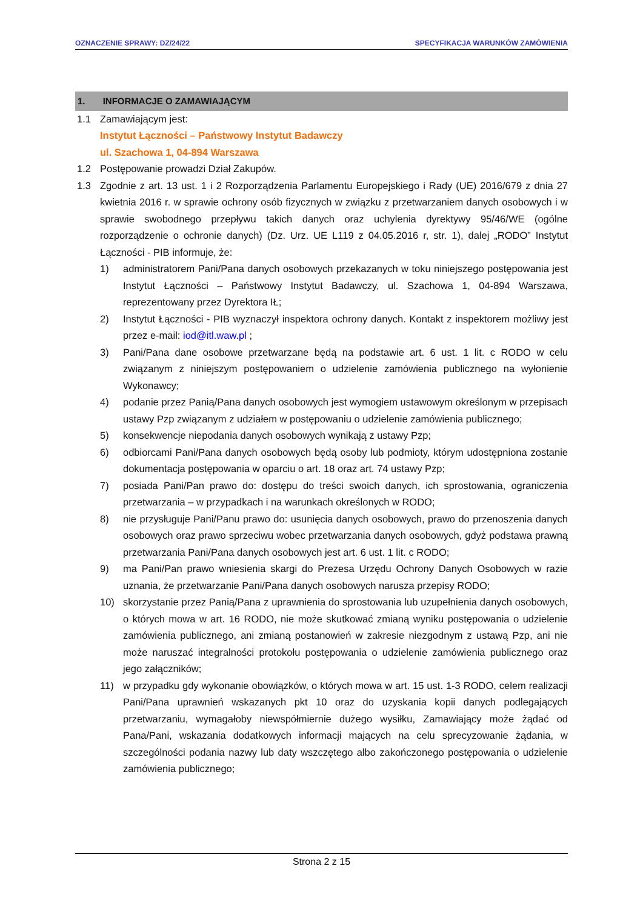OZNACZENIE SPRAWY: DZ/24/22 SPECYFIKACJA WARUNKÓW ZAMÓWIENIA
1. INFORMACJE O ZAMAWIAJĄCYM
1.1 Zamawiającym jest:
Instytut Łączności – Państwowy Instytut Badawczy
ul. Szachowa 1, 04-894 Warszawa
1.2 Postępowanie prowadzi Dział Zakupów.
1.3 Zgodnie z art. 13 ust. 1 i 2 Rozporządzenia Parlamentu Europejskiego i Rady (UE) 2016/679 z dnia 27 kwietnia 2016 r. w sprawie ochrony osób fizycznych w związku z przetwarzaniem danych osobowych i w sprawie swobodnego przepływu takich danych oraz uchylenia dyrektywy 95/46/WE (ogólne rozporządzenie o ochronie danych) (Dz. Urz. UE L119 z 04.05.2016 r, str. 1), dalej „RODO” Instytut Łączności - PIB informuje, że:
1) administratorem Pani/Pana danych osobowych przekazanych w toku niniejszego postępowania jest Instytut Łączności – Państwowy Instytut Badawczy, ul. Szachowa 1, 04-894 Warszawa, reprezentowany przez Dyrektora IŁ;
2) Instytut Łączności - PIB wyznaczył inspektora ochrony danych. Kontakt z inspektorem możliwy jest przez e-mail: iod@itl.waw.pl ;
3) Pani/Pana dane osobowe przetwarzane będą na podstawie art. 6 ust. 1 lit. c RODO w celu związanym z niniejszym postępowaniem o udzielenie zamówienia publicznego na wyłonienie Wykonawcy;
4) podanie przez Panią/Pana danych osobowych jest wymogiem ustawowym określonym w przepisach ustawy Pzp związanym z udziałem w postępowaniu o udzielenie zamówienia publicznego;
5) konsekwencje niepodania danych osobowych wynikają z ustawy Pzp;
6) odbiorcami Pani/Pana danych osobowych będą osoby lub podmioty, którym udostępniona zostanie dokumentacja postępowania w oparciu o art. 18 oraz art. 74 ustawy Pzp;
7) posiada Pani/Pan prawo do: dostępu do treści swoich danych, ich sprostowania, ograniczenia przetwarzania – w przypadkach i na warunkach określonych w RODO;
8) nie przysługuje Pani/Panu prawo do: usunięcia danych osobowych, prawo do przenoszenia danych osobowych oraz prawo sprzeciwu wobec przetwarzania danych osobowych, gdyż podstawa prawną przetwarzania Pani/Pana danych osobowych jest art. 6 ust. 1 lit. c RODO;
9) ma Pani/Pan prawo wniesienia skargi do Prezesa Urzędu Ochrony Danych Osobowych w razie uznania, że przetwarzanie Pani/Pana danych osobowych narusza przepisy RODO;
10) skorzystanie przez Panią/Pana z uprawnienia do sprostowania lub uzupełnienia danych osobowych, o których mowa w art. 16 RODO, nie może skutkować zmianą wyniku postępowania o udzielenie zamówienia publicznego, ani zmianą postanowień w zakresie niezgodnym z ustawą Pzp, ani nie może naruszać integralności protokołu postępowania o udzielenie zamówienia publicznego oraz jego załączników;
11) w przypadku gdy wykonanie obowiązków, o których mowa w art. 15 ust. 1-3 RODO, celem realizacji Pani/Pana uprawnień wskazanych pkt 10 oraz do uzyskania kopii danych podlegających przetwarzaniu, wymagałoby niewspółmiernie dużego wysiłku, Zamawiający może żądać od Pana/Pani, wskazania dodatkowych informacji mających na celu sprecyzowanie żądania, w szczególności podania nazwy lub daty wszczętego albo zakończonego postępowania o udzielenie zamówienia publicznego;
Strona 2 z 15